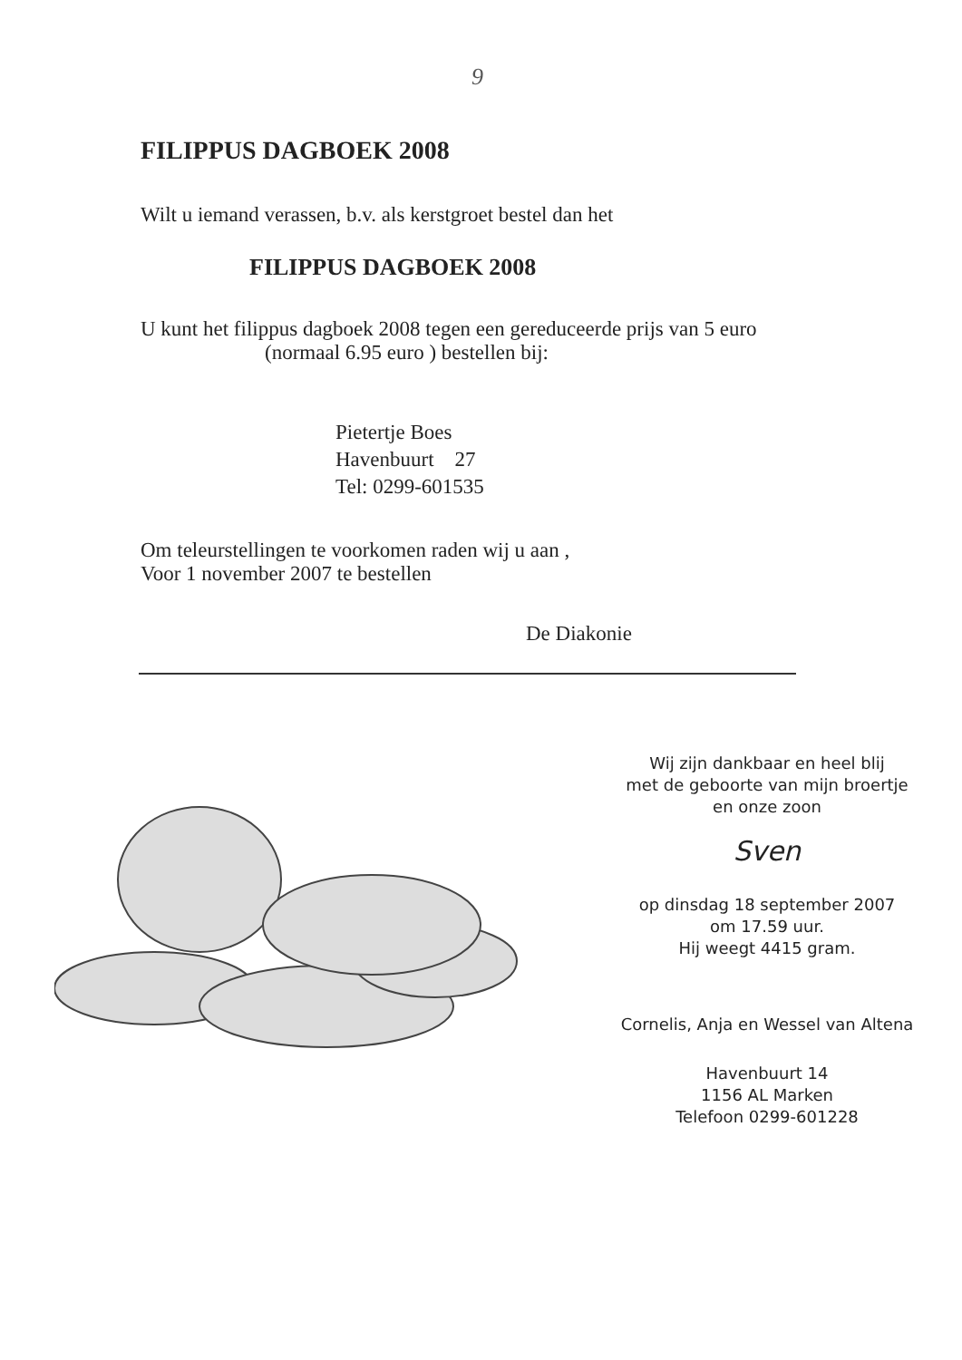9
FILIPPUS DAGBOEK 2008
Wilt u iemand verassen, b.v. als kerstgroet bestel dan het
FILIPPUS DAGBOEK 2008
U kunt het filippus dagboek 2008 tegen een gereduceerde prijs van 5 euro
(normaal 6.95 euro ) bestellen bij:
Pietertje Boes
Havenbuurt 27
Tel: 0299-601535
Om teleurstellingen te voorkomen raden wij u aan ,
Voor 1 november 2007 te bestellen
De Diakonie
Wij zijn dankbaar en heel blij
met de geboorte van mijn broertje
en onze zoon
Sven
op dinsdag 18 september 2007
om 17.59 uur.
Hij weegt 4415 gram.
Cornelis, Anja en Wessel van Altena
Havenbuurt 14
1156 AL Marken
Telefoon 0299-601228